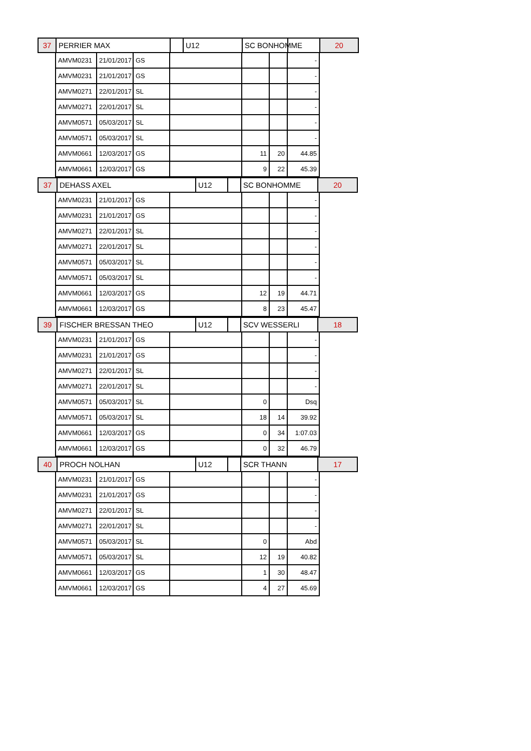| 37 | PERRIER MAX | | U12 | SC BONHOMME | | 20 |
| | AMVM0231 | 21/01/2017 | GS | | | | - | |
| | AMVM0231 | 21/01/2017 | GS | | | | - | |
| | AMVM0271 | 22/01/2017 | SL | | | | - | |
| | AMVM0271 | 22/01/2017 | SL | | | | - | |
| | AMVM0571 | 05/03/2017 | SL | | | | - | |
| | AMVM0571 | 05/03/2017 | SL | | | | - | |
| | AMVM0661 | 12/03/2017 | GS | | 11 | 20 | 44.85 | |
| | AMVM0661 | 12/03/2017 | GS | | 9 | 22 | 45.39 | |
| 37 | DEHASS AXEL | U12 | | SC BONHOMME | 20 |
| | AMVM0231 | 21/01/2017 | GS | | | | - | |
| | AMVM0231 | 21/01/2017 | GS | | | | - | |
| | AMVM0271 | 22/01/2017 | SL | | | | - | |
| | AMVM0271 | 22/01/2017 | SL | | | | - | |
| | AMVM0571 | 05/03/2017 | SL | | | | - | |
| | AMVM0571 | 05/03/2017 | SL | | | | - | |
| | AMVM0661 | 12/03/2017 | GS | | 12 | 19 | 44.71 | |
| | AMVM0661 | 12/03/2017 | GS | | 8 | 23 | 45.47 | |
| 39 | FISCHER BRESSAN THEO | U12 | | SCV WESSERLI | 18 |
| | AMVM0231 | 21/01/2017 | GS | | | | - | |
| | AMVM0231 | 21/01/2017 | GS | | | | - | |
| | AMVM0271 | 22/01/2017 | SL | | | | - | |
| | AMVM0271 | 22/01/2017 | SL | | | | - | |
| | AMVM0571 | 05/03/2017 | SL | | 0 | | Dsq | |
| | AMVM0571 | 05/03/2017 | SL | | 18 | 14 | 39.92 | |
| | AMVM0661 | 12/03/2017 | GS | | 0 | 34 | 1:07.03 | |
| | AMVM0661 | 12/03/2017 | GS | | 0 | 32 | 46.79 | |
| 40 | PROCH NOLHAN | U12 | | SCR THANN | 17 |
| | AMVM0231 | 21/01/2017 | GS | | | | - | |
| | AMVM0231 | 21/01/2017 | GS | | | | - | |
| | AMVM0271 | 22/01/2017 | SL | | | | - | |
| | AMVM0271 | 22/01/2017 | SL | | | | - | |
| | AMVM0571 | 05/03/2017 | SL | | 0 | | Abd | |
| | AMVM0571 | 05/03/2017 | SL | | 12 | 19 | 40.82 | |
| | AMVM0661 | 12/03/2017 | GS | | 1 | 30 | 48.47 | |
| | AMVM0661 | 12/03/2017 | GS | | 4 | 27 | 45.69 | |